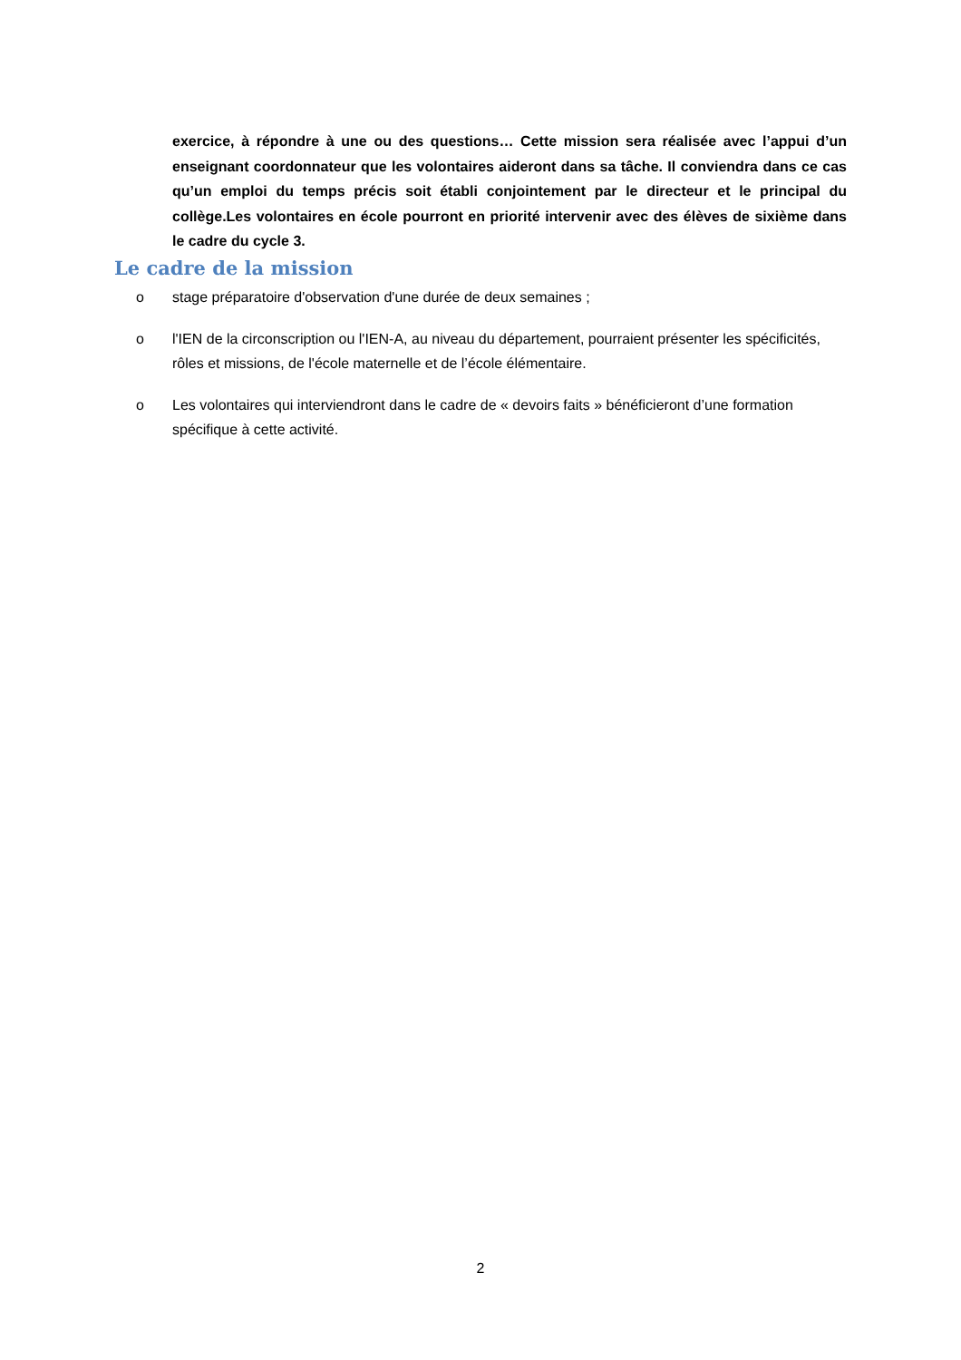exercice, à répondre à une ou des questions… Cette mission sera réalisée avec l’appui d’un enseignant coordonnateur que les volontaires aideront dans sa tâche. Il conviendra dans ce cas qu’un emploi du temps précis soit établi conjointement par le directeur et le principal du collège.Les volontaires en école pourront en priorité intervenir avec des élèves de sixième dans le cadre du cycle 3.
Le cadre de la mission
o stage préparatoire d'observation d'une durée de deux semaines ;
o l'IEN de la circonscription ou l'IEN-A, au niveau du département, pourraient présenter les spécificités, rôles et missions, de l'école maternelle et de l’école élémentaire.
o Les volontaires qui interviendront dans le cadre de « devoirs faits » bénéficieront d’une formation spécifique à cette activité.
2